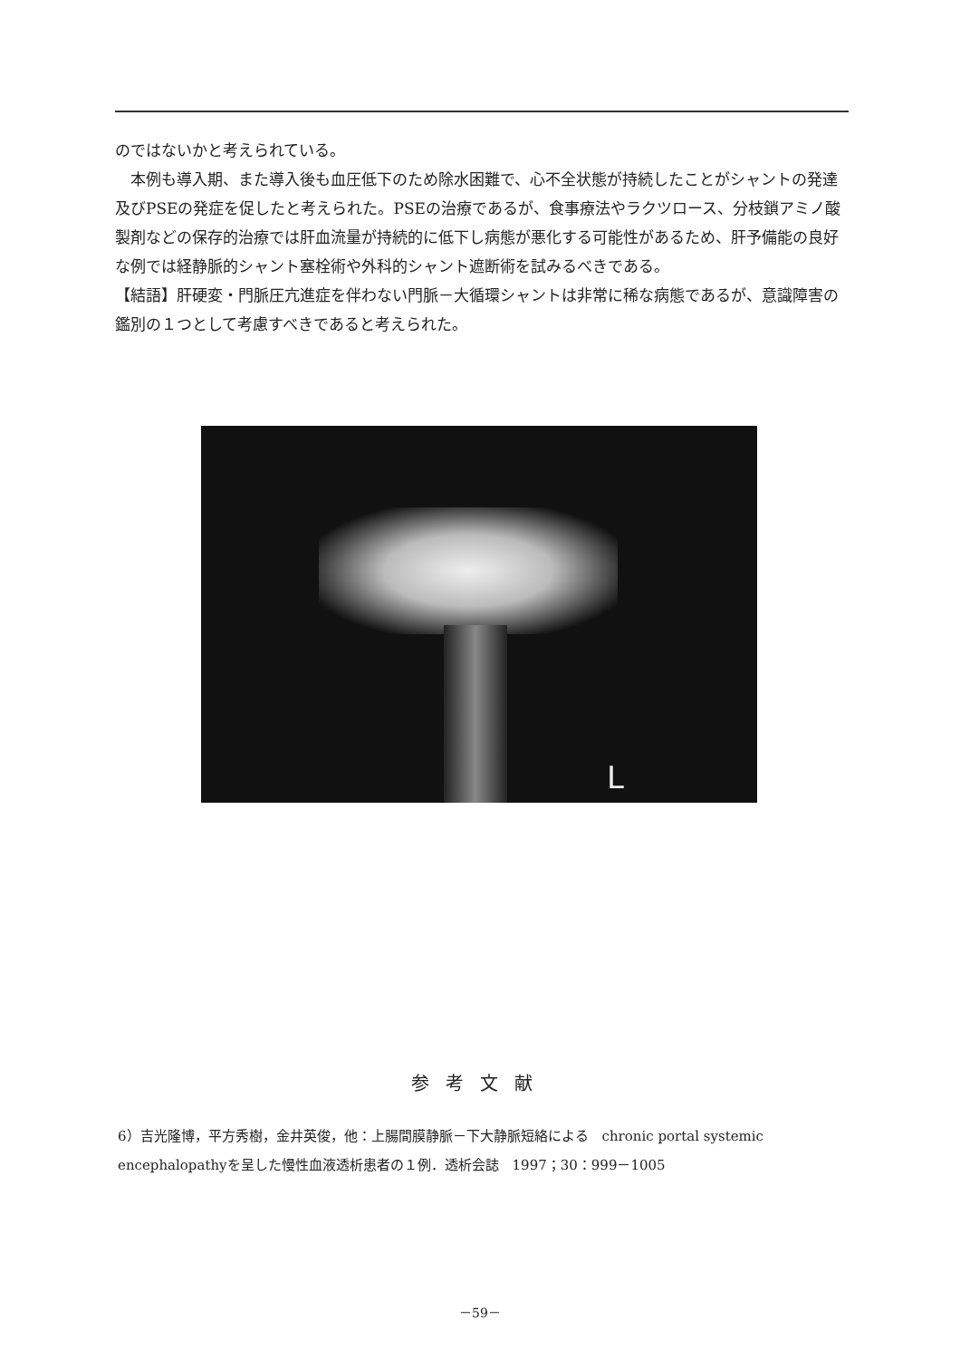のではないかと考えられている。
　本例も導入期、また導入後も血圧低下のため除水困難で、心不全状態が持続したことがシャントの発達及びPSEの発症を促したと考えられた。PSEの治療であるが、食事療法やラクツロース、分枝鎖アミノ酸製剤などの保存的治療では肝血流量が持続的に低下し病態が悪化する可能性があるため、肝予備能の良好な例では経静脈的シャント塞栓術や外科的シャント遮断術を試みるべきである。
【結語】肝硬変・門脈圧亢進症を伴わない門脈－大循環シャントは非常に稀な病態であるが、意識障害の鑑別の１つとして考慮すべきであると考えられた。
L
参考文献
6）吉光隆博，平方秀樹，金井英俊，他：上腸間膜静脈－下大静脈短絡による　chronic portal systemic encephalopathyを呈した慢性血液透析患者の１例．透析会誌　1997；30：999－1005
－59－